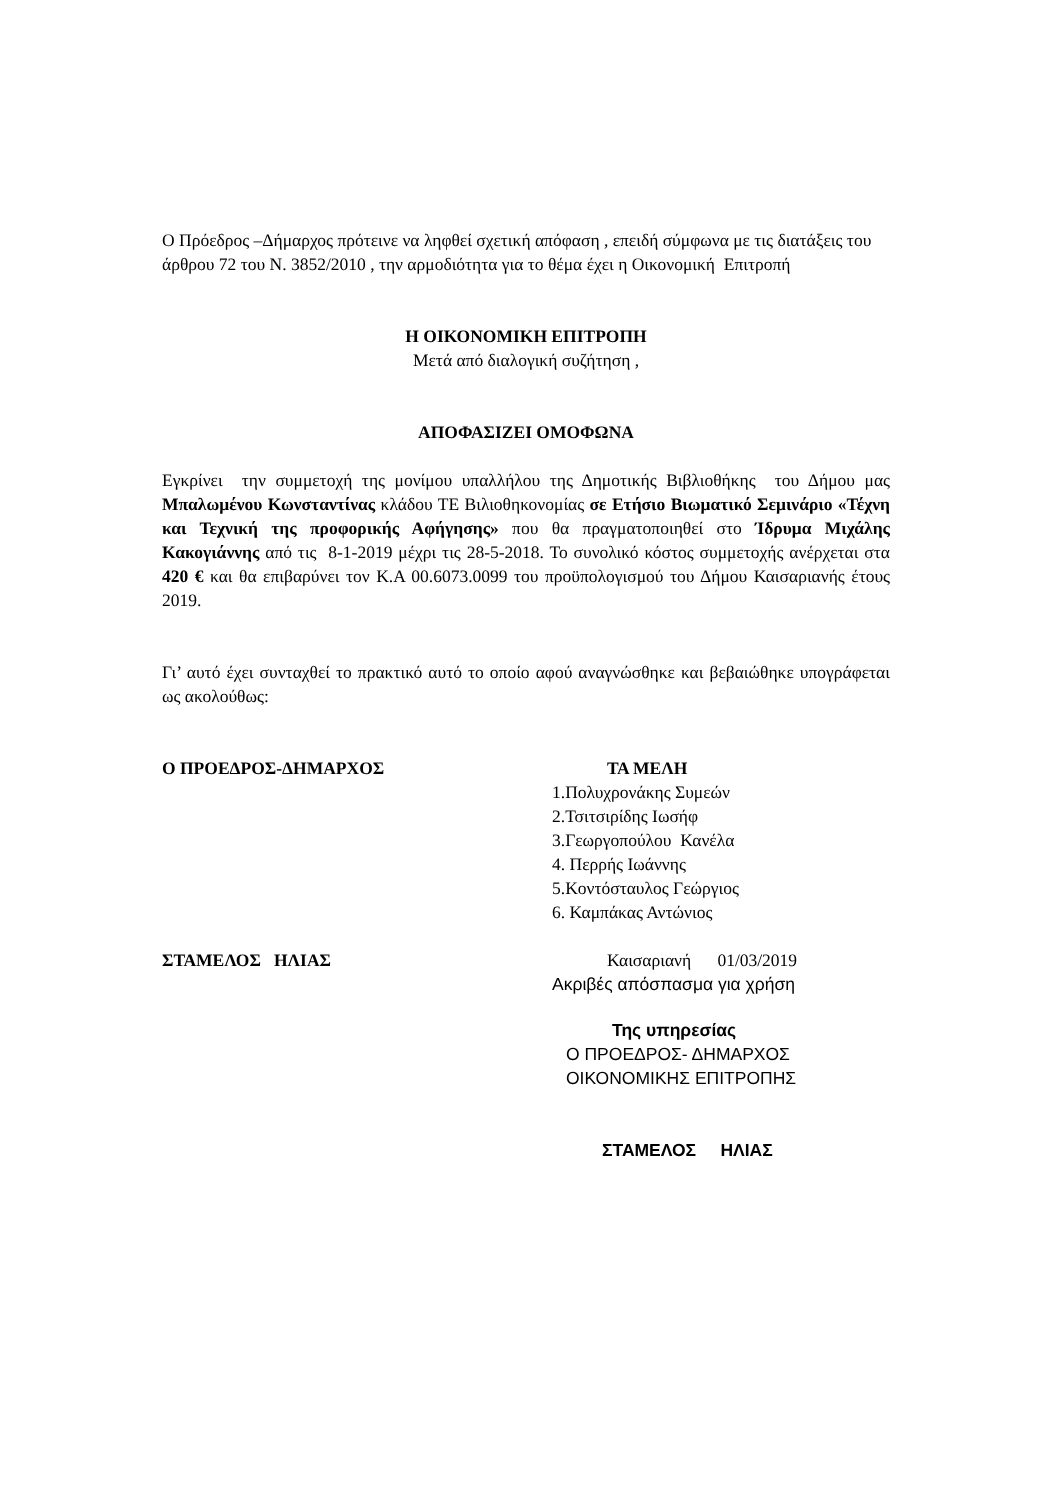Ο Πρόεδρος –Δήμαρχος πρότεινε να ληφθεί σχετική απόφαση , επειδή σύμφωνα με τις διατάξεις του άρθρου 72 του Ν. 3852/2010 , την αρμοδιότητα για το θέμα έχει η Οικονομική Επιτροπή
Η ΟΙΚΟΝΟΜΙΚΗ ΕΠΙΤΡΟΠΗ
Μετά από διαλογική συζήτηση ,
ΑΠΟΦΑΣΙΖΕΙ ΟΜΟΦΩΝΑ
Εγκρίνει την συμμετοχή της μονίμου υπαλλήλου της Δημοτικής Βιβλιοθήκης του Δήμου μας Μπαλωμένου Κωνσταντίνας κλάδου ΤΕ Βιλιοθηκονομίας σε Ετήσιο Βιωματικό Σεμινάριο «Τέχνη και Τεχνική της προφορικής Αφήγησης» που θα πραγματοποιηθεί στο Ίδρυμα Μιχάλης Κακογιάννης από τις 8-1-2019 μέχρι τις 28-5-2018. Το συνολικό κόστος συμμετοχής ανέρχεται στα 420 € και θα επιβαρύνει τον Κ.Α 00.6073.0099 του προϋπολογισμού του Δήμου Καισαριανής έτους 2019.
Γι’ αυτό έχει συνταχθεί το πρακτικό αυτό το οποίο αφού αναγνώσθηκε και βεβαιώθηκε υπογράφεται ως ακολούθως:
Ο ΠΡΟΕΔΡΟΣ-ΔΗΜΑΡΧΟΣ
ΣΤΑΜΕΛΟΣ ΗΛΙΑΣ
ΤΑ ΜΕΛΗ
1.Πολυχρονάκης Συμεών
2.Τσιτσιρίδης Ιωσήφ
3.Γεωργοπούλου Κανέλα
4. Περρής Ιωάννης
5.Κοντόσταυλος Γεώργιος
6. Καμπάκας Αντώνιος
Καισαριανή 01/03/2019
Ακριβές απόσπασμα για χρήση
Της υπηρεσίας
Ο ΠΡΟΕΔΡΟΣ- ΔΗΜΑΡΧΟΣ
ΟΙΚΟΝΟΜΙΚΗΣ ΕΠΙΤΡΟΠΗΣ
ΣΤΑΜΕΛΟΣ ΗΛΙΑΣ